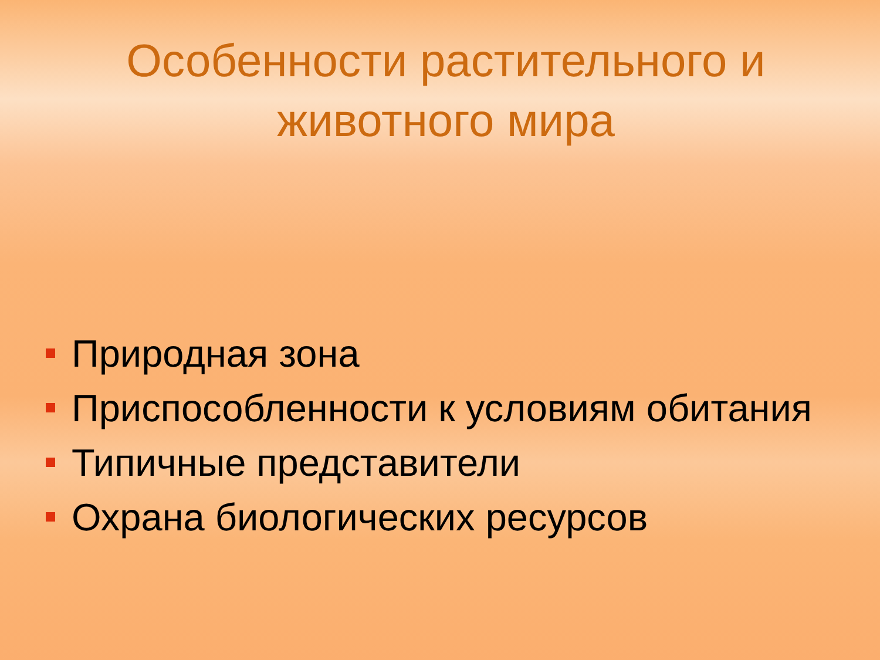Особенности растительного и животного мира
Природная зона
Приспособленности к условиям обитания
Типичные представители
Охрана биологических ресурсов